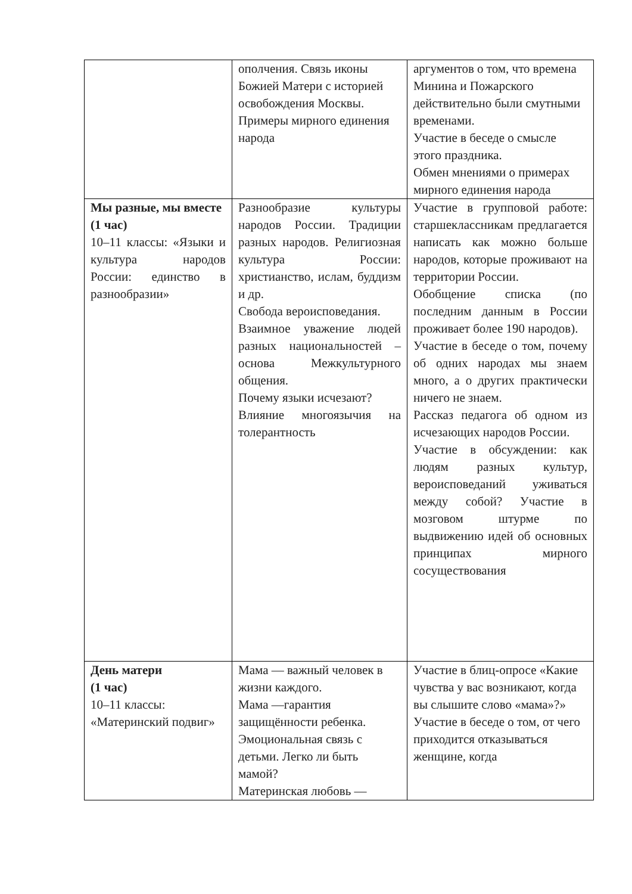| | ополчения. Связь иконы Божией Матери с историей освобождения Москвы. Примеры мирного единения народа | аргументов о том, что времена Минина и Пожарского действительно были смутными временами. Участие в беседе о смысле этого праздника. Обмен мнениями о примерах мирного единения народа |
| Мы разные, мы вместе (1 час) 10–11 классы: «Языки и культура народов России: единство в разнообразии» | Разнообразие культуры народов России. Традиции разных народов. Религиозная культура России: христианство, ислам, буддизм и др. Свобода вероисповедания. Взаимное уважение людей разных национальностей – основа Межкультурного общения. Почему языки исчезают? Влияние многоязычия на толерантность | Участие в групповой работе: старшеклассникам предлагается написать как можно больше народов, которые проживают на территории России. Обобщение списка (по последним данным в России проживает более 190 народов). Участие в беседе о том, почему об одних народах мы знаем много, а о других практически ничего не знаем. Рассказ педагога об одном из исчезающих народов России. Участие в обсуждении: как людям разных культур, вероисповеданий уживаться между собой? Участие в мозговом штурме по выдвижению идей об основных принципах мирного сосуществования |
| День матери (1 час) 10–11 классы: «Материнский подвиг» | Мама — важный человек в жизни каждого. Мама —гарантия защищённости ребенка. Эмоциональная связь с детьми. Легко ли быть мамой? Материнская любовь — | Участие в блиц-опросе «Какие чувства у вас возникают, когда вы слышите слово «мама»?» Участие в беседе о том, от чего приходится отказываться женщине, когда |